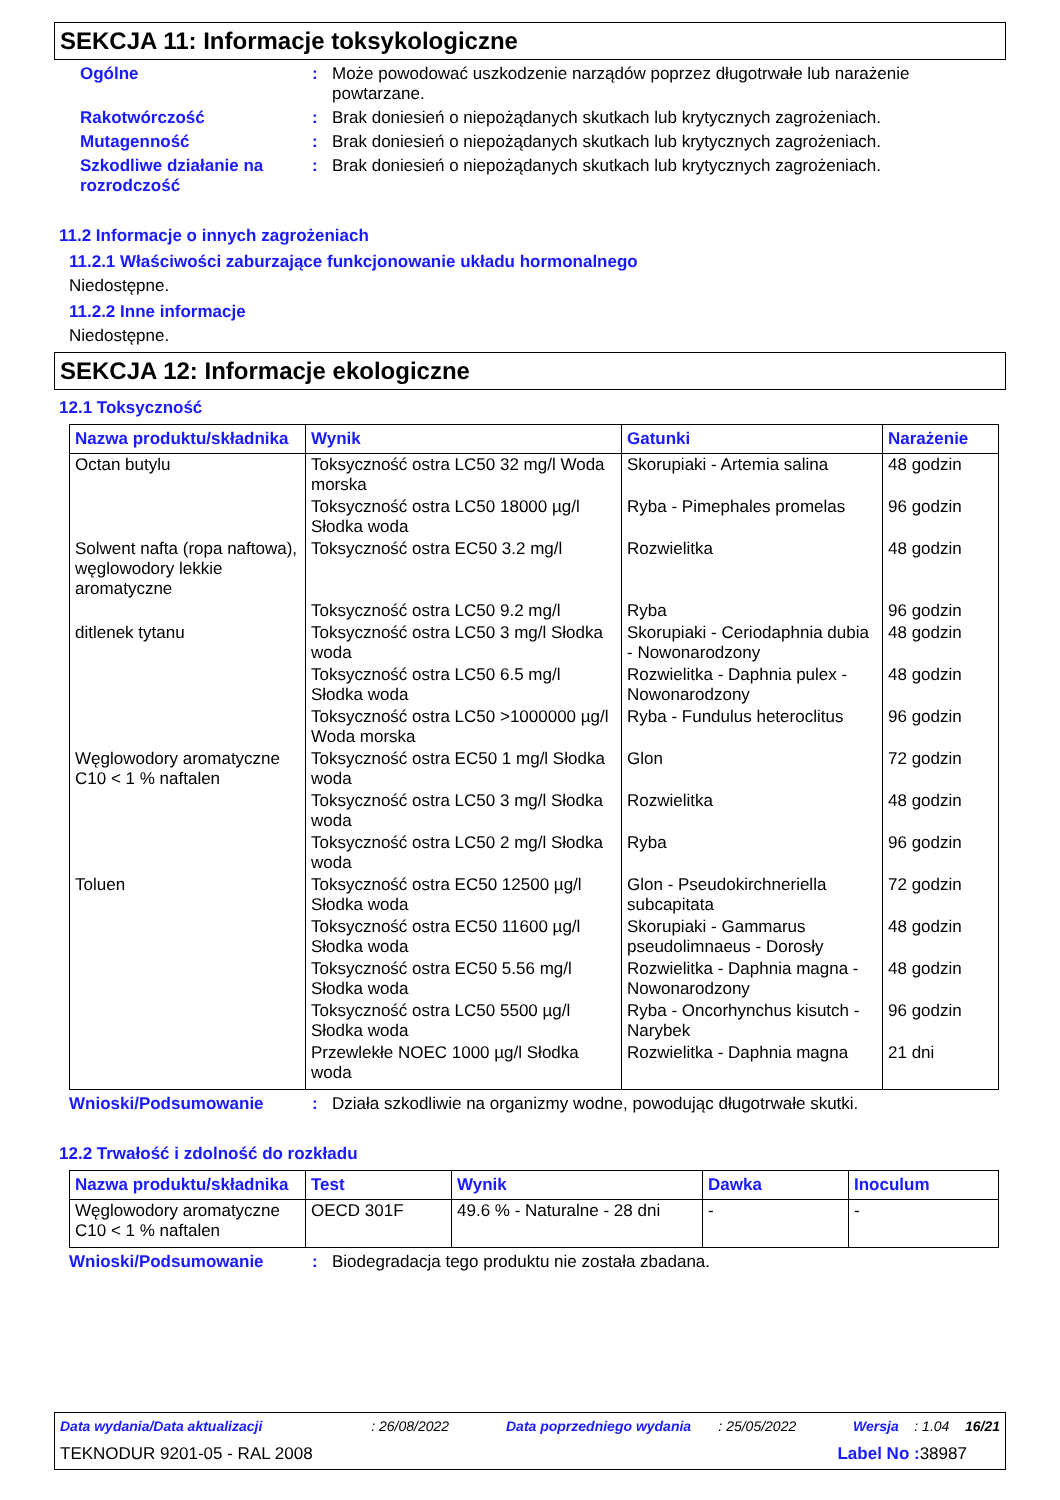SEKCJA 11: Informacje toksykologiczne
Ogólne : Może powodować uszkodzenie narządów poprzez długotrwałe lub narażenie powtarzane.
Rakotwórczość : Brak doniesień o niepożądanych skutkach lub krytycznych zagrożeniach.
Mutagenność : Brak doniesień o niepożądanych skutkach lub krytycznych zagrożeniach.
Szkodliwe działanie na rozrodczość
: Brak doniesień o niepożądanych skutkach lub krytycznych zagrożeniach.
11.2 Informacje o innych zagrożeniach
11.2.1 Właściwości zaburzające funkcjonowanie układu hormonalnego
Niedostępne.
11.2.2 Inne informacje
Niedostępne.
SEKCJA 12: Informacje ekologiczne
12.1 Toksyczność
| Nazwa produktu/składnika | Wynik | Gatunki | Narażenie |
| --- | --- | --- | --- |
| Octan butylu | Toksyczność ostra LC50 32 mg/l Woda morska | Skorupiaki - Artemia salina | 48 godzin |
| | Toksyczność ostra LC50 18000 µg/l Słodka woda | Ryba - Pimephales promelas | 96 godzin |
| Solwent nafta (ropa naftowa), węglowodory lekkie aromatyczne | Toksyczność ostra EC50 3.2 mg/l | Rozwielitka | 48 godzin |
| | Toksyczność ostra LC50 9.2 mg/l | Ryba | 96 godzin |
| ditlenek tytanu | Toksyczność ostra LC50 3 mg/l Słodka woda | Skorupiaki - Ceriodaphnia dubia - Nowonarodzony | 48 godzin |
| | Toksyczność ostra LC50 6.5 mg/l Słodka woda | Rozwielitka - Daphnia pulex - Nowonarodzony | 48 godzin |
| | Toksyczność ostra LC50 >1000000 µg/l Woda morska | Ryba - Fundulus heteroclitus | 96 godzin |
| Węglowodory aromatyczne C10 < 1 % naftalen | Toksyczność ostra EC50 1 mg/l Słodka woda | Glon | 72 godzin |
| | Toksyczność ostra LC50 3 mg/l Słodka woda | Rozwielitka | 48 godzin |
| | Toksyczność ostra LC50 2 mg/l Słodka woda | Ryba | 96 godzin |
| Toluen | Toksyczność ostra EC50 12500 µg/l Słodka woda | Glon - Pseudokirchneriella subcapitata | 72 godzin |
| | Toksyczność ostra EC50 11600 µg/l Słodka woda | Skorupiaki - Gammarus pseudolimnaeus - Dorosły | 48 godzin |
| | Toksyczność ostra EC50 5.56 mg/l Słodka woda | Rozwielitka - Daphnia magna - Nowonarodzony | 48 godzin |
| | Toksyczność ostra LC50 5500 µg/l Słodka woda | Ryba - Oncorhynchus kisutch - Narybek | 96 godzin |
| | Przewlekłe NOEC 1000 µg/l Słodka woda | Rozwielitka - Daphnia magna | 21 dni |
Wnioski/Podsumowanie : Działa szkodliwie na organizmy wodne, powodując długotrwałe skutki.
12.2 Trwałość i zdolność do rozkładu
| Nazwa produktu/składnika | Test | Wynik | Dawka | Inoculum |
| --- | --- | --- | --- | --- |
| Węglowodory aromatyczne C10 < 1 % naftalen | OECD 301F | 49.6 % - Naturalne - 28 dni | - | - |
Wnioski/Podsumowanie : Biodegradacja tego produktu nie została zbadana.
Data wydania/Data aktualizacji : 26/08/2022 Data poprzedniego wydania : 25/05/2022 Wersja : 1.04 16/21
TEKNODUR 9201-05 - RAL 2008 Label No : 38987